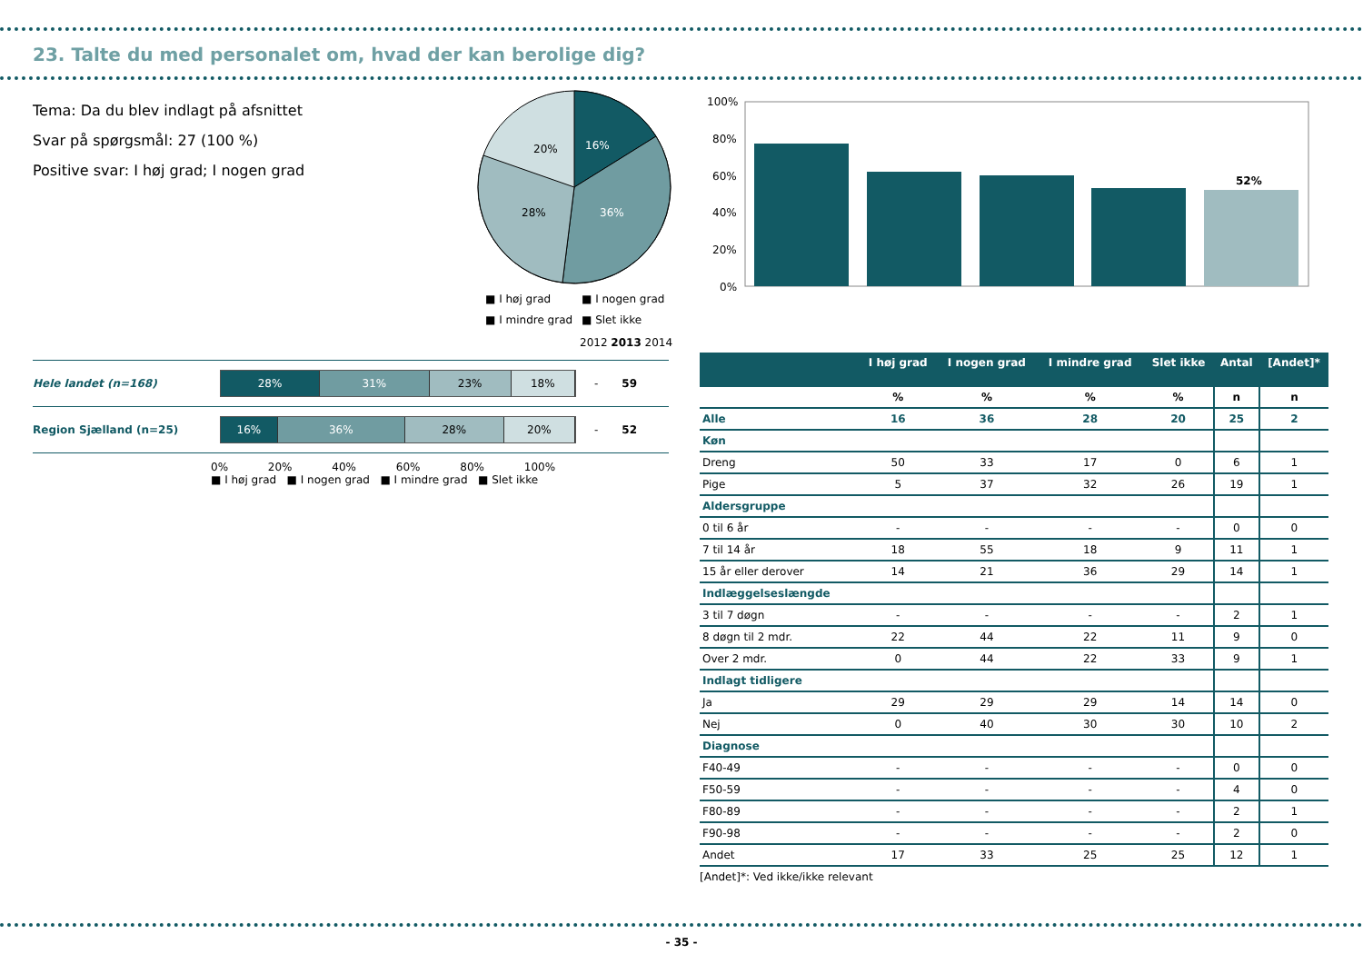23. Talte du med personalet om, hvad der kan berolige dig?
Tema: Da du blev indlagt på afsnittet
Svar på spørgsmål: 27 (100 %)
Positive svar: I høj grad; I nogen grad
16%
36%
28%
20%
■ I høj grad
■ I nogen grad
■ I mindre grad
■ Slet ikke
100%
80%
60%
40%
20%
0%
52%
2012 2013 2014
Hele landet (n=168)
28% 31% 23% 18%
- 59
Region Sjælland (n=25)
16% 36% 28% 20%
- 52
0% 20% 40% 60% 80% 100%
■ I høj grad ■ I nogen grad ■ I mindre grad ■ Slet ikke
| | I høj grad | I nogen grad | I mindre grad | Slet ikke | Antal | [Andet]* |
| --- | --- | --- | --- | --- | --- | --- |
| | % | % | % | % | n | n |
| Alle | 16 | 36 | 28 | 20 | 25 | 2 |
| Køn | | | | | | |
| Dreng | 50 | 33 | 17 | 0 | 6 | 1 |
| Pige | 5 | 37 | 32 | 26 | 19 | 1 |
| Aldersgruppe | | | | | | |
| 0 til 6 år | - | - | - | - | 0 | 0 |
| 7 til 14 år | 18 | 55 | 18 | 9 | 11 | 1 |
| 15 år eller derover | 14 | 21 | 36 | 29 | 14 | 1 |
| Indlæggelseslængde | | | | | | |
| 3 til 7 døgn | - | - | - | - | 2 | 1 |
| 8 døgn til 2 mdr. | 22 | 44 | 22 | 11 | 9 | 0 |
| Over 2 mdr. | 0 | 44 | 22 | 33 | 9 | 1 |
| Indlagt tidligere | | | | | | |
| Ja | 29 | 29 | 29 | 14 | 14 | 0 |
| Nej | 0 | 40 | 30 | 30 | 10 | 2 |
| Diagnose | | | | | | |
| F40-49 | - | - | - | - | 0 | 0 |
| F50-59 | - | - | - | - | 4 | 0 |
| F80-89 | - | - | - | - | 2 | 1 |
| F90-98 | - | - | - | - | 2 | 0 |
| Andet | 17 | 33 | 25 | 25 | 12 | 1 |
[Andet]*: Ved ikke/ikke relevant
- 35 -